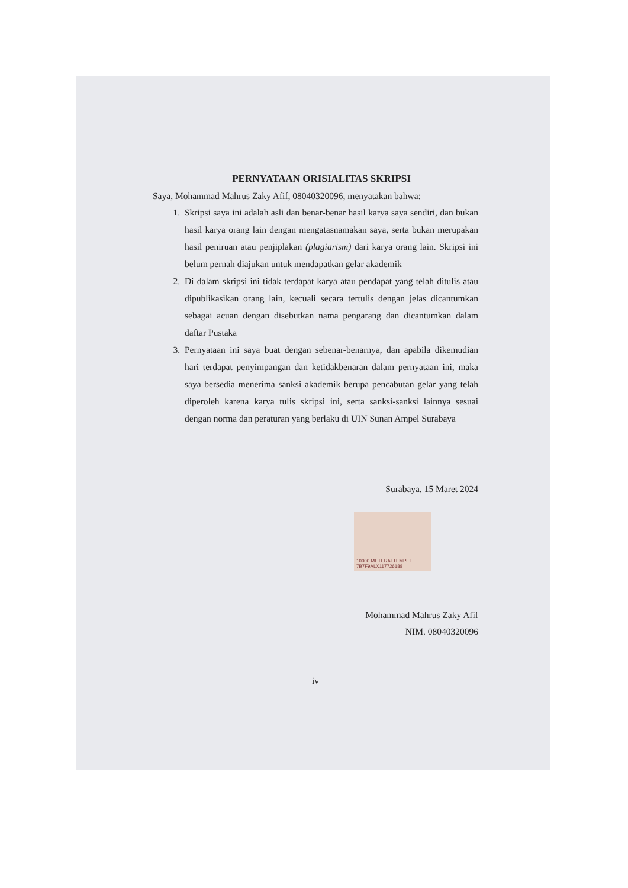PERNYATAAN ORISIALITAS SKRIPSI
Saya, Mohammad Mahrus Zaky Afif, 08040320096, menyatakan bahwa:
1. Skripsi saya ini adalah asli dan benar-benar hasil karya saya sendiri, dan bukan hasil karya orang lain dengan mengatasnamakan saya, serta bukan merupakan hasil peniruan atau penjiplakan (plagiarism) dari karya orang lain. Skripsi ini belum pernah diajukan untuk mendapatkan gelar akademik
2. Di dalam skripsi ini tidak terdapat karya atau pendapat yang telah ditulis atau dipublikasikan orang lain, kecuali secara tertulis dengan jelas dicantumkan sebagai acuan dengan disebutkan nama pengarang dan dicantumkan dalam daftar Pustaka
3. Pernyataan ini saya buat dengan sebenar-benarnya, dan apabila dikemudian hari terdapat penyimpangan dan ketidakbenaran dalam pernyataan ini, maka saya bersedia menerima sanksi akademik berupa pencabutan gelar yang telah diperoleh karena karya tulis skripsi ini, serta sanksi-sanksi lainnya sesuai dengan norma dan peraturan yang berlaku di UIN Sunan Ampel Surabaya
Surabaya, 15 Maret 2024
10000 METERAI TEMPEL
7B7F9ALX117726188
Mohammad Mahrus Zaky Afif
NIM. 08040320096
iv